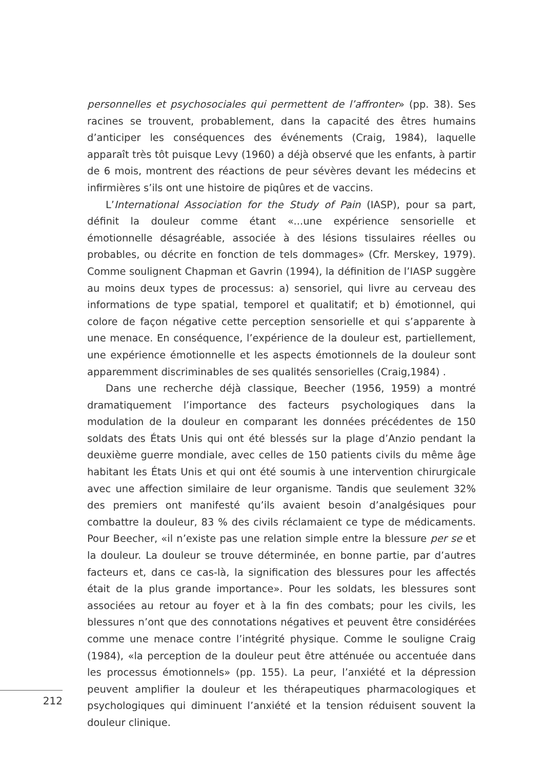212
personnelles et psychosociales qui permettent de l’affronter» (pp. 38). Ses racines se trouvent, probablement, dans la capacité des êtres humains d’anticiper les conséquences des événements (Craig, 1984), laquelle apparaît très tôt puisque Levy (1960) a déjà observé que les enfants, à partir de 6 mois, montrent des réactions de peur sévères devant les médecins et infirmières s’ils ont une histoire de piqûres et de vaccins.
L’International Association for the Study of Pain (IASP), pour sa part, définit la douleur comme étant «...une expérience sensorielle et émotionnelle désagréable, associée à des lésions tissulaires réelles ou probables, ou décrite en fonction de tels dommages» (Cfr. Merskey, 1979). Comme soulignent Chapman et Gavrin (1994), la définition de l’IASP suggère au moins deux types de processus: a) sensoriel, qui livre au cerveau des informations de type spatial, temporel et qualitatif; et b) émotionnel, qui colore de façon négative cette perception sensorielle et qui s’apparente à une menace. En conséquence, l’expérience de la douleur est, partiellement, une expérience émotionnelle et les aspects émotionnels de la douleur sont apparemment discriminables de ses qualités sensorielles (Craig,1984) .
Dans une recherche déjà classique, Beecher (1956, 1959) a montré dramatiquement l’importance des facteurs psychologiques dans la modulation de la douleur en comparant les données précédentes de 150 soldats des États Unis qui ont été blessés sur la plage d’Anzio pendant la deuxième guerre mondiale, avec celles de 150 patients civils du même âge habitant les États Unis et qui ont été soumis à une intervention chirurgicale avec une affection similaire de leur organisme. Tandis que seulement 32% des premiers ont manifesté qu’ils avaient besoin d’analgésiques pour combattre la douleur, 83 % des civils réclamaient ce type de médicaments. Pour Beecher, «il n’existe pas une relation simple entre la blessure per se et la douleur. La douleur se trouve déterminée, en bonne partie, par d’autres facteurs et, dans ce cas-là, la signification des blessures pour les affectés était de la plus grande importance». Pour les soldats, les blessures sont associées au retour au foyer et à la fin des combats; pour les civils, les blessures n’ont que des connotations négatives et peuvent être considérées comme une menace contre l’intégrité physique. Comme le souligne Craig (1984), «la perception de la douleur peut être atténuée ou accentuée dans les processus émotionnels» (pp. 155). La peur, l’anxiété et la dépression peuvent amplifier la douleur et les thérapeutiques pharmacologiques et psychologiques qui diminuent l’anxiété et la tension réduisent souvent la douleur clinique.